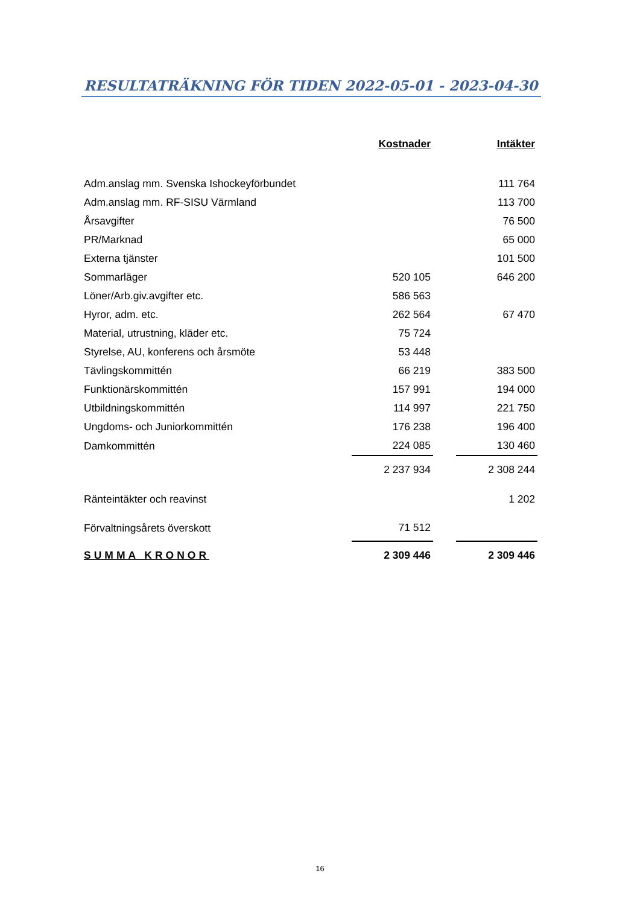RESULTATRÄKNING FÖR TIDEN 2022-05-01 - 2023-04-30
| | Kostnader | | Intäkter |
| Adm.anslag mm. Svenska Ishockeyförbundet | | | 111 764 |
| Adm.anslag mm. RF-SISU Värmland | | | 113 700 |
| Årsavgifter | | | 76 500 |
| PR/Marknad | | | 65 000 |
| Externa tjänster | | | 101 500 |
| Sommarläger | 520 105 | | 646 200 |
| Löner/Arb.giv.avgifter etc. | 586 563 | | |
| Hyror, adm. etc. | 262 564 | | 67 470 |
| Material, utrustning, kläder etc. | 75 724 | | |
| Styrelse, AU, konferens och årsmöte | 53 448 | | |
| Tävlingskommittén | 66 219 | | 383 500 |
| Funktionärskommittén | 157 991 | | 194 000 |
| Utbildningskommittén | 114 997 | | 221 750 |
| Ungdoms- och Juniorkommittén | 176 238 | | 196 400 |
| Damkommittén | 224 085 | | 130 460 |
| | 2 237 934 | | 2 308 244 |
| Ränteintäkter och reavinst | | | 1 202 |
| Förvaltningsårets överskott | 71 512 | | |
| SUMMA KRONOR | 2 309 446 | | 2 309 446 |
16